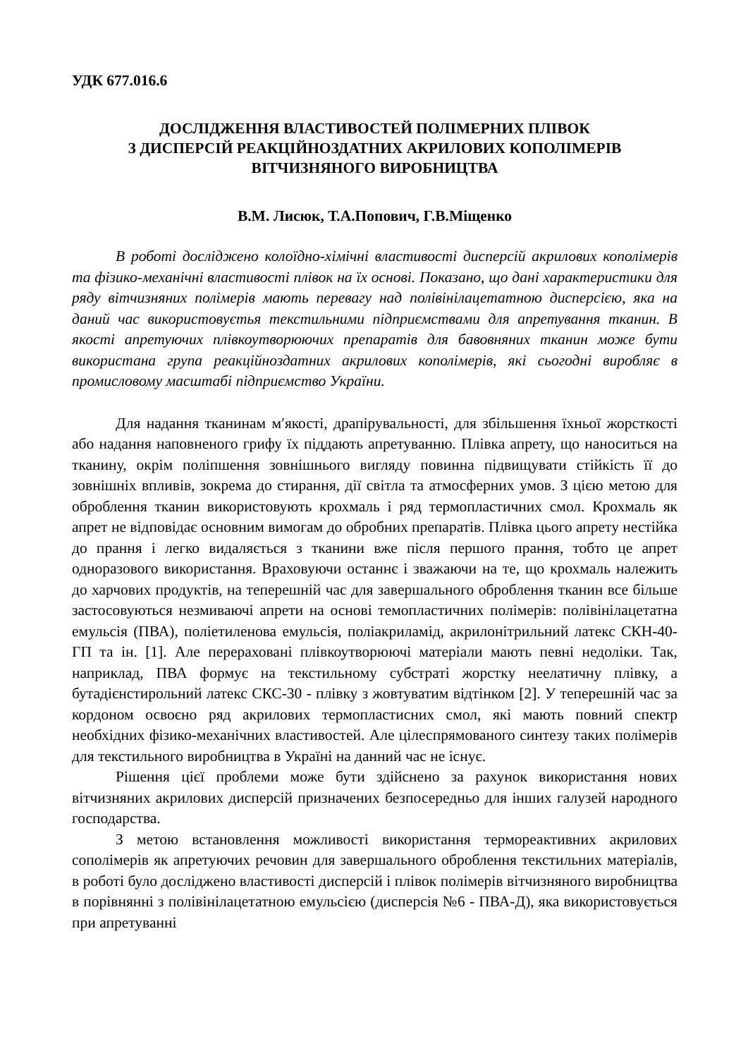УДК 677.016.6
ДОСЛІДЖЕННЯ ВЛАСТИВОСТЕЙ ПОЛІМЕРНИХ ПЛІВОК
З ДИСПЕРСІЙ РЕАКЦІЙНОЗДАТНИХ АКРИЛОВИХ КОПОЛІМЕРІВ
ВІТЧИЗНЯНОГО ВИРОБНИЦТВА
В.М. Лисюк, Т.А.Попович, Г.В.Міщенко
В роботі досліджено колоїдно-хімічні властивості дисперсій акрилових кополімерів та фізико-механічні властивості плівок на їх основі. Показано, що дані характеристики для ряду вітчизняних полімерів мають перевагу над полівінілацетатною дисперсією, яка на даний час використовуєтья текстильними підприємствами для апретування тканин. В якості апретуючих плівкоутворюючих препаратів для бавовняних тканин може бути використана група реакційноздатних акрилових кополімерів, які сьогодні виробляє в промисловому масштабі підприємство України.
Для надання тканинам м′якості, драпірувальності, для збільшення їхньої жорсткості або надання наповненого грифу їх піддають апретуванню. Плівка апрету, що наноситься на тканину, окрім поліпшення зовнішнього вигляду повинна підвищувати стійкість її до зовнішніх впливів, зокрема до стирання, дії світла та атмосферних умов. З цією метою для оброблення тканин використовують крохмаль і ряд термопластичних смол. Крохмаль як апрет не відповідає основним вимогам до обробних препаратів. Плівка цього апрету нестійка до прання і легко видаляється з тканини вже після першого прання, тобто це апрет одноразового використання. Враховуючи останнє і зважаючи на те, що крохмаль належить до харчових продуктів, на теперешній час для завершального оброблення тканин все більше застосовуються незмиваючі апрети на основі темопластичних полімерів: полівінілацетатна емульсія (ПВА), поліетиленова емульсія, поліакриламід, акрилонітрильний латекс СКН-40-ГП та ін. [1]. Але перераховані плівкоутворюючі матеріали мають певні недоліки. Так, наприклад, ПВА формує на текстильному субстраті жорстку неелатичну плівку, а бутадієнстирольний латекс СКС-30 - плівку з жовтуватим відтінком [2]. У теперешній час за кордоном освоєно ряд акрилових термопластисних смол, які мають повний спектр необхідних фізико-механічних властивостей. Але цілеспрямованого синтезу таких полімерів для текстильного виробництва в Україні на данний час не існує.
Рішення цієї проблеми може бути здійснено за рахунок використання нових вітчизняних акрилових дисперсій призначених безпосередньо для інших галузей народного господарства.
З метою встановлення можливості використання термореактивних акрилових сополімерів як апретуючих речовин для завершального оброблення текстильних матеріалів, в роботі було досліджено властивості дисперсій і плівок полімерів вітчизняного виробництва в порівнянні з полівінілацетатною емульсією (дисперсія №6 - ПВА-Д), яка використовується при апретуванні